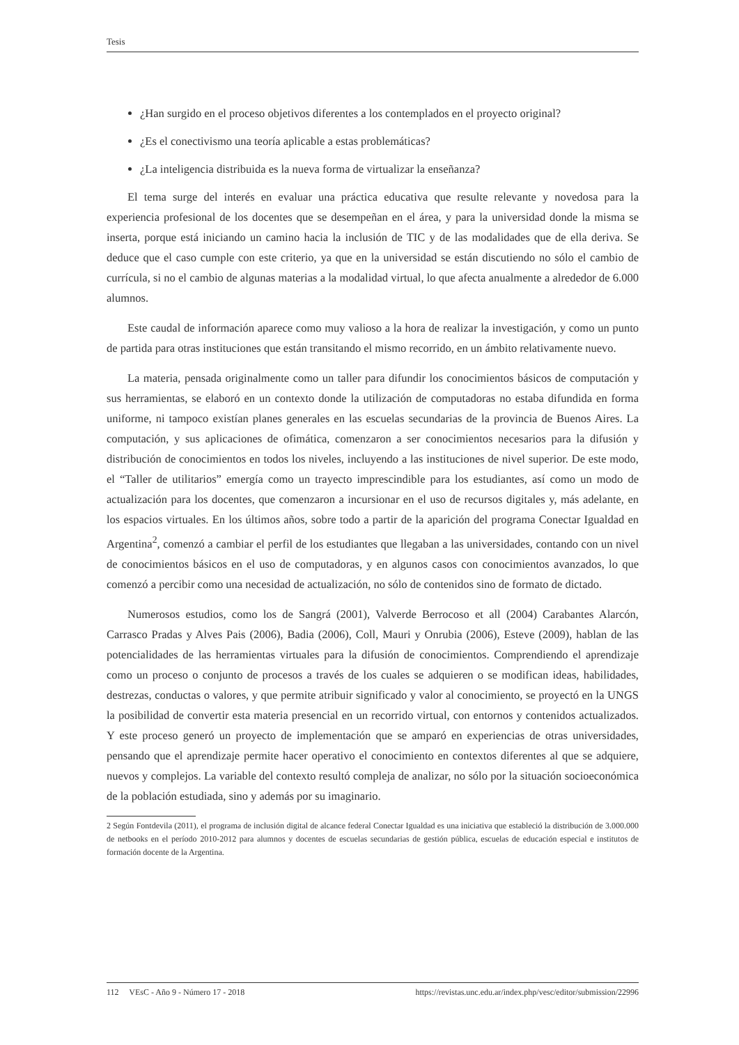Tesis
¿Han surgido en el proceso objetivos diferentes a los contemplados en el proyecto original?
¿Es el conectivismo una teoría aplicable a estas problemáticas?
¿La inteligencia distribuida es la nueva forma de virtualizar la enseñanza?
El tema surge del interés en evaluar una práctica educativa que resulte relevante y novedosa para la experiencia profesional de los docentes que se desempeñan en el área, y para la universidad donde la misma se inserta, porque está iniciando un camino hacia la inclusión de TIC y de las modalidades que de ella deriva. Se deduce que el caso cumple con este criterio, ya que en la universidad se están discutiendo no sólo el cambio de currícula, si no el cambio de algunas materias a la modalidad virtual, lo que afecta anualmente a alrededor de 6.000 alumnos.
Este caudal de información aparece como muy valioso a la hora de realizar la investigación, y como un punto de partida para otras instituciones que están transitando el mismo recorrido, en un ámbito relativamente nuevo.
La materia, pensada originalmente como un taller para difundir los conocimientos básicos de computación y sus herramientas, se elaboró en un contexto donde la utilización de computadoras no estaba difundida en forma uniforme, ni tampoco existían planes generales en las escuelas secundarias de la provincia de Buenos Aires. La computación, y sus aplicaciones de ofimática, comenzaron a ser conocimientos necesarios para la difusión y distribución de conocimientos en todos los niveles, incluyendo a las instituciones de nivel superior. De este modo, el “Taller de utilitarios” emergía como un trayecto imprescindible para los estudiantes, así como un modo de actualización para los docentes, que comenzaron a incursionar en el uso de recursos digitales y, más adelante, en los espacios virtuales. En los últimos años, sobre todo a partir de la aparición del programa Conectar Igualdad en Argentina<sup>2</sup>, comenzó a cambiar el perfil de los estudiantes que llegaban a las universidades, contando con un nivel de conocimientos básicos en el uso de computadoras, y en algunos casos con conocimientos avanzados, lo que comenzó a percibir como una necesidad de actualización, no sólo de contenidos sino de formato de dictado.
Numerosos estudios, como los de Sangrá (2001), Valverde Berrocoso et all (2004) Carabantes Alarcón, Carrasco Pradas y Alves Pais (2006), Badia (2006), Coll, Mauri y Onrubia (2006), Esteve (2009), hablan de las potencialidades de las herramientas virtuales para la difusión de conocimientos. Comprendiendo el aprendizaje como un proceso o conjunto de procesos a través de los cuales se adquieren o se modifican ideas, habilidades, destrezas, conductas o valores, y que permite atribuir significado y valor al conocimiento, se proyectó en la UNGS la posibilidad de convertir esta materia presencial en un recorrido virtual, con entornos y contenidos actualizados. Y este proceso generó un proyecto de implementación que se amparó en experiencias de otras universidades, pensando que el aprendizaje permite hacer operativo el conocimiento en contextos diferentes al que se adquiere, nuevos y complejos. La variable del contexto resultó compleja de analizar, no sólo por la situación socioeconómica de la población estudiada, sino y además por su imaginario.
2 Según Fontdevila (2011), el programa de inclusión digital de alcance federal Conectar Igualdad es una iniciativa que estableció la distribución de 3.000.000 de netbooks en el período 2010-2012 para alumnos y docentes de escuelas secundarias de gestión pública, escuelas de educación especial e institutos de formación docente de la Argentina.
112 VEsC - Año 9 - Número 17 - 2018 https://revistas.unc.edu.ar/index.php/vesc/editor/submission/22996